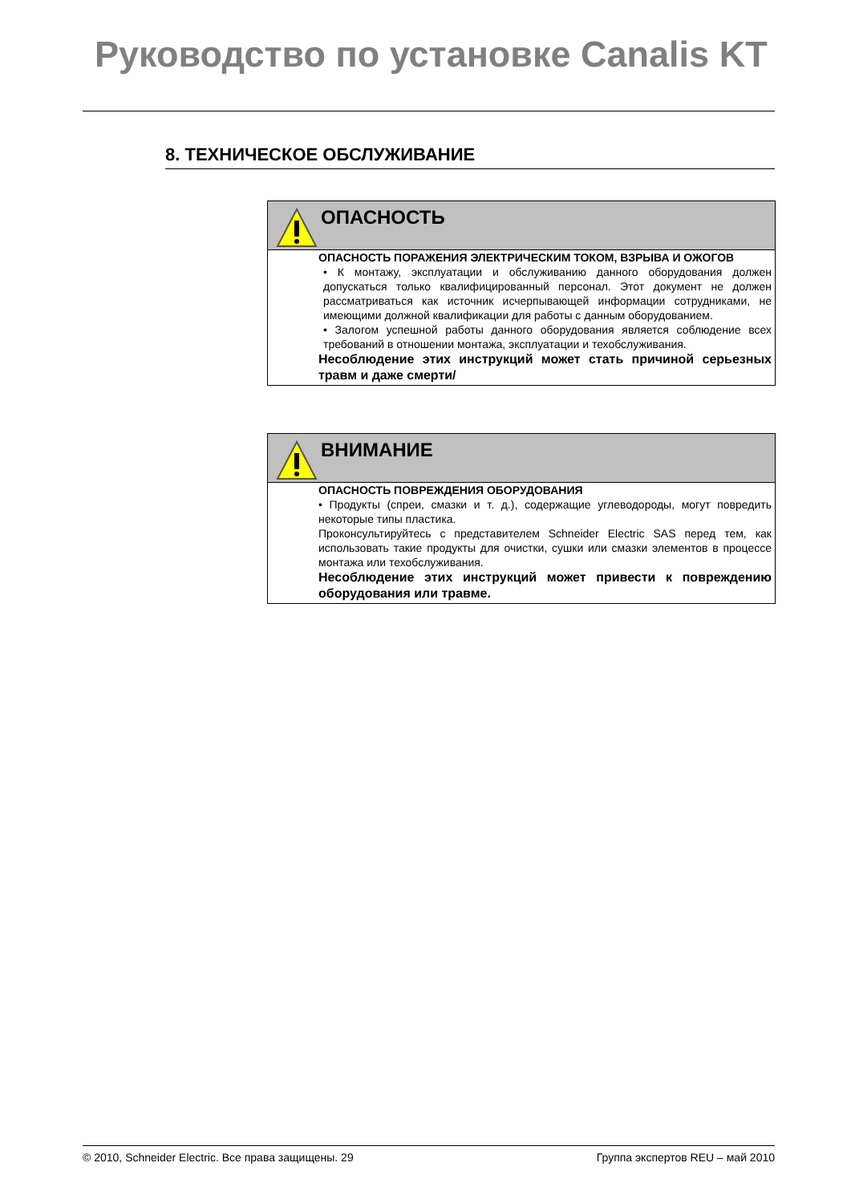Руководство по установке Canalis KT
8. ТЕХНИЧЕСКОЕ ОБСЛУЖИВАНИЕ
ОПАСНОСТЬ
ОПАСНОСТЬ ПОРАЖЕНИЯ ЭЛЕКТРИЧЕСКИМ ТОКОМ, ВЗРЫВА И ОЖОГОВ
• К монтажу, эксплуатации и обслуживанию данного оборудования должен допускаться только квалифицированный персонал. Этот документ не должен рассматриваться как источник исчерпывающей информации сотрудниками, не имеющими должной квалификации для работы с данным оборудованием.
• Залогом успешной работы данного оборудования является соблюдение всех требований в отношении монтажа, эксплуатации и техобслуживания.
Несоблюдение этих инструкций может стать причиной серьезных травм и даже смерти/
ВНИМАНИЕ
ОПАСНОСТЬ ПОВРЕЖДЕНИЯ ОБОРУДОВАНИЯ
• Продукты (спреи, смазки и т. д.), содержащие углеводороды, могут повредить некоторые типы пластика.
Проконсультируйтесь с представителем Schneider Electric SAS перед тем, как использовать такие продукты для очистки, сушки или смазки элементов в процессе монтажа или техобслуживания.
Несоблюдение этих инструкций может привести к повреждению оборудования или травме.
© 2010, Schneider Electric. Все права защищены. 29 Группа экспертов REU – май 2010